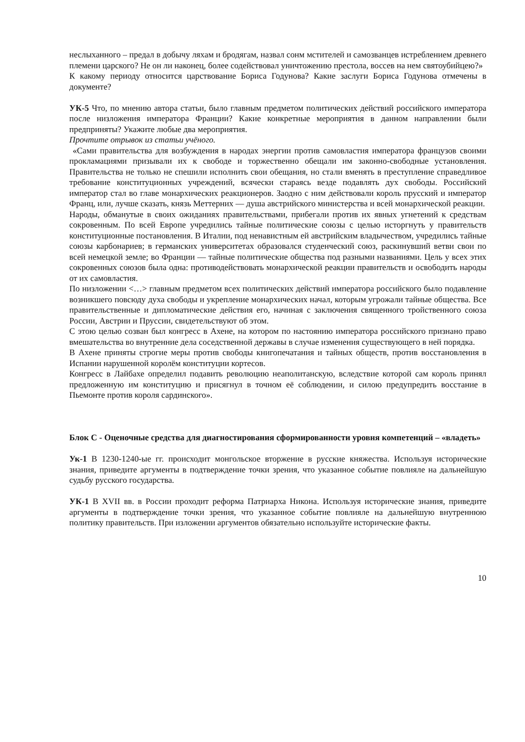неслыханного – предал в добычу ляхам и бродягам, назвал сонм мстителей и самозванцев истреблением древнего племени царского? Не он ли наконец, более содействовал уничтожению престола, воссев на нем святоубийцею?»
К какому периоду относится царствование Бориса Годунова? Какие заслуги Бориса Годунова отмечены в документе?
УК-5 Что, по мнению автора статьи, было главным предметом политических действий российского императора после низложения императора Франции? Какие конкретные мероприятия в данном направлении были предприняты? Укажите любые два мероприятия.
Прочтите отрывок из статьи учёного.
«Сами правительства для возбуждения в народах энергии против самовластия императора французов своими прокламациями призывали их к свободе и торжественно обещали им законно-свободные установления. Правительства не только не спешили исполнить свои обещания, но стали вменять в преступление справедливое требование конституционных учреждений, всячески стараясь везде подавлять дух свободы. Российский император стал во главе монархических реакционеров. Заодно с ним действовали король прусский и император Франц, или, лучше сказать, князь Меттерних — душа австрийского министерства и всей монархической реакции.
Народы, обманутые в своих ожиданиях правительствами, прибегали против их явных угнетений к средствам сокровенным. По всей Европе учредились тайные политические союзы с целью исторгнуть у правительств конституционные постановления. В Италии, под ненавистным ей австрийским владычеством, учредились тайные союзы карбонариев; в германских университетах образовался студенческий союз, раскинувший ветви свои по всей немецкой земле; во Франции — тайные политические общества под разными названиями. Цель у всех этих сокровенных союзов была одна: противодействовать монархической реакции правительств и освободить народы от их самовластия.
По низложении <…> главным предметом всех политических действий императора российского было подавление возникшего повсюду духа свободы и укрепление монархических начал, которым угрожали тайные общества. Все правительственные и дипломатические действия его, начиная с заключения священного тройственного союза России, Австрии и Пруссии, свидетельствуют об этом.
С этою целью созван был конгресс в Ахене, на котором по настоянию императора российского признано право вмешательства во внутренние дела соседственной державы в случае изменения существующего в ней порядка.
В Ахене приняты строгие меры против свободы книгопечатания и тайных обществ, против восстановления в Испании нарушенной королём конституции кортесов.
Конгресс в Лайбахе определил подавить революцию неаполитанскую, вследствие которой сам король принял предложенную им конституцию и присягнул в точном её соблюдении, и силою предупредить восстание в Пьемонте против короля сардинского».
Блок С - Оценочные средства для диагностирования сформированности уровня компетенций – «владеть»
Ук-1 В 1230-1240-ые гг. происходит монгольское вторжение в русские княжества. Используя исторические знания, приведите аргументы в подтверждение точки зрения, что указанное событие повлияле на дальнейшую судьбу русского государства.
УК-1 В XVII вв. в России проходит реформа Патриарха Никона. Используя исторические знания, приведите аргументы в подтверждение точки зрения, что указанное событие повлияле на дальнейшую внутреннюю политику правительств. При изложении аргументов обязательно используйте исторические факты.
10